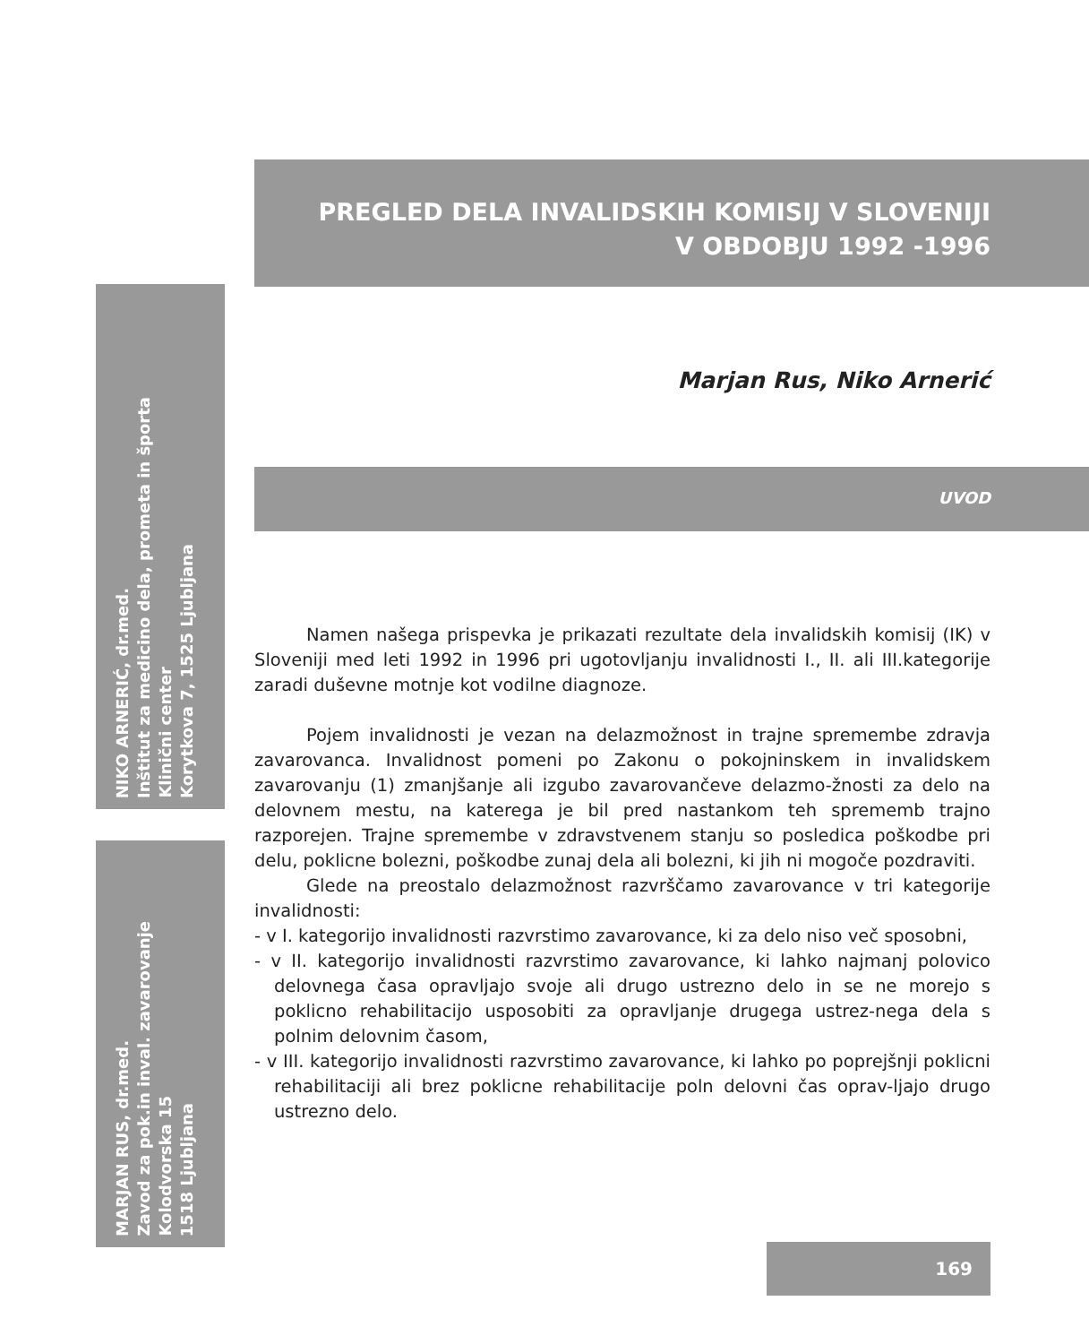PREGLED DELA INVALIDSKIH KOMISIJ V SLOVENIJI
V OBDOBJU 1992 -1996
Marjan Rus, Niko Arnerić
NIKO ARNERIĆ, dr.med.
Inštitut za medicino dela, prometa in športa
Klinični center
Korytkova 7, 1525 Ljubljana
MARJAN RUS, dr.med.
Zavod za pok.in inval. zavarovanje
Kolodvorska 15
1518 Ljubljana
UVOD
Namen našega prispevka je prikazati rezultate dela invalidskih komisij (IK) v Sloveniji med leti 1992 in 1996 pri ugotovljanju invalidnosti I., II. ali III.kategorije zaradi duševne motnje kot vodilne diagnoze.
Pojem invalidnosti je vezan na delazmožnost in trajne spremembe zdravja zavarovanca. Invalidnost pomeni po Zakonu o pokojninskem in invalidskem zavarovanju (1) zmanjšanje ali izgubo zavarovančeve delazmo-žnosti za delo na delovnem mestu, na katerega je bil pred nastankom teh sprememb trajno razporejen. Trajne spremembe v zdravstvenem stanju so posledica poškodbe pri delu, poklicne bolezni, poškodbe zunaj dela ali bolezni, ki jih ni mogoče pozdraviti.
Glede na preostalo delazmožnost razvrščamo zavarovance v tri kategorije invalidnosti:
- v I. kategorijo invalidnosti razvrstimo zavarovance, ki za delo niso več sposobni,
- v II. kategorijo invalidnosti razvrstimo zavarovance, ki lahko najmanj polovico delovnega časa opravljajo svoje ali drugo ustrezno delo in se ne morejo s poklicno rehabilitacijo usposobiti za opravljanje drugega ustrez-nega dela s polnim delovnim časom,
- v III. kategorijo invalidnosti razvrstimo zavarovance, ki lahko po poprejšnji poklicni rehabilitaciji ali brez poklicne rehabilitacije poln delovni čas oprav-ljajo drugo ustrezno delo.
169